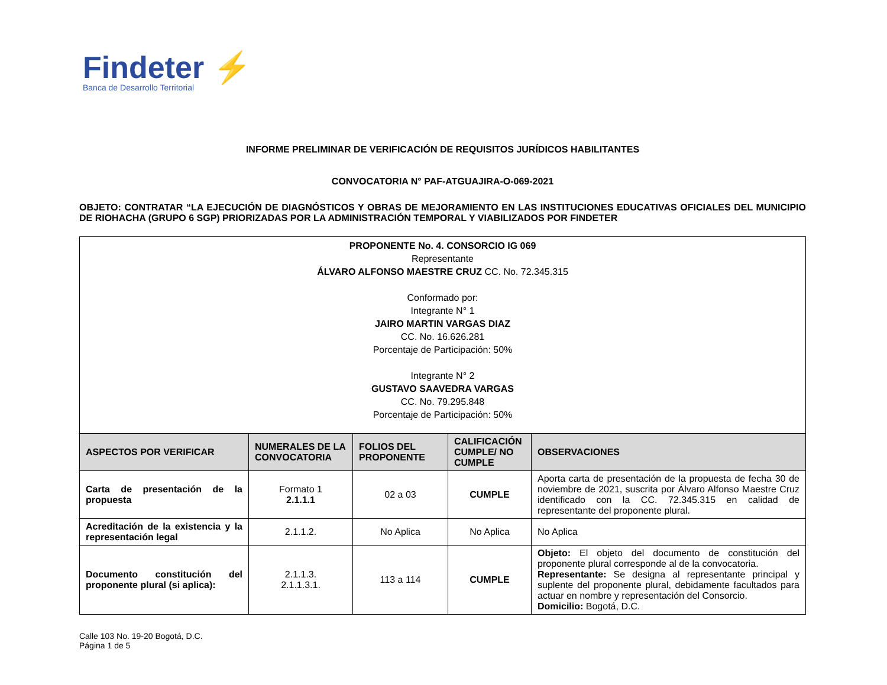Findeter ⚡
Banca de Desarrollo Territorial
INFORME PRELIMINAR DE VERIFICACIÓN DE REQUISITOS JURÍDICOS HABILITANTES
CONVOCATORIA N° PAF-ATGUAJIRA-O-069-2021
OBJETO: CONTRATAR “LA EJECUCIÓN DE DIAGNÓSTICOS Y OBRAS DE MEJORAMIENTO EN LAS INSTITUCIONES EDUCATIVAS OFICIALES DEL MUNICIPIO DE RIOHACHA (GRUPO 6 SGP) PRIORIZADAS POR LA ADMINISTRACIÓN TEMPORAL Y VIABILIZADOS POR FINDETER
| PROPONENTE No. 4. CONSORCIO IG 069 Representante ÁLVARO ALFONSO MAESTRE CRUZ CC. No. 72.345.315 Conformado por: Integrante N° 1 JAIRO MARTIN VARGAS DIAZ CC. No. 16.626.281 Porcentaje de Participación: 50% Integrante N° 2 GUSTAVO SAAVEDRA VARGAS CC. No. 79.295.848 Porcentaje de Participación: 50% | | | | |
| ASPECTOS POR VERIFICAR | NUMERALES DE LA CONVOCATORIA | FOLIOS DEL PROPONENTE | CALIFICACIÓN CUMPLE/ NO CUMPLE | OBSERVACIONES |
| Carta de presentación de la propuesta | Formato 1 2.1.1.1 | 02 a 03 | CUMPLE | Aporta carta de presentación de la propuesta de fecha 30 de noviembre de 2021, suscrita por Álvaro Alfonso Maestre Cruz identificado con la CC. 72.345.315 en calidad de representante del proponente plural. |
| Acreditación de la existencia y la representación legal | 2.1.1.2. | No Aplica | No Aplica | No Aplica |
| Documento constitución del proponente plural (si aplica): | 2.1.1.3. 2.1.1.3.1. | 113 a 114 | CUMPLE | Objeto: El objeto del documento de constitución del proponente plural corresponde al de la convocatoria. Representante: Se designa al representante principal y suplente del proponente plural, debidamente facultados para actuar en nombre y representación del Consorcio. Domicilio: Bogotá, D.C. |
Calle 103 No. 19-20 Bogotá, D.C.
Página 1 de 5